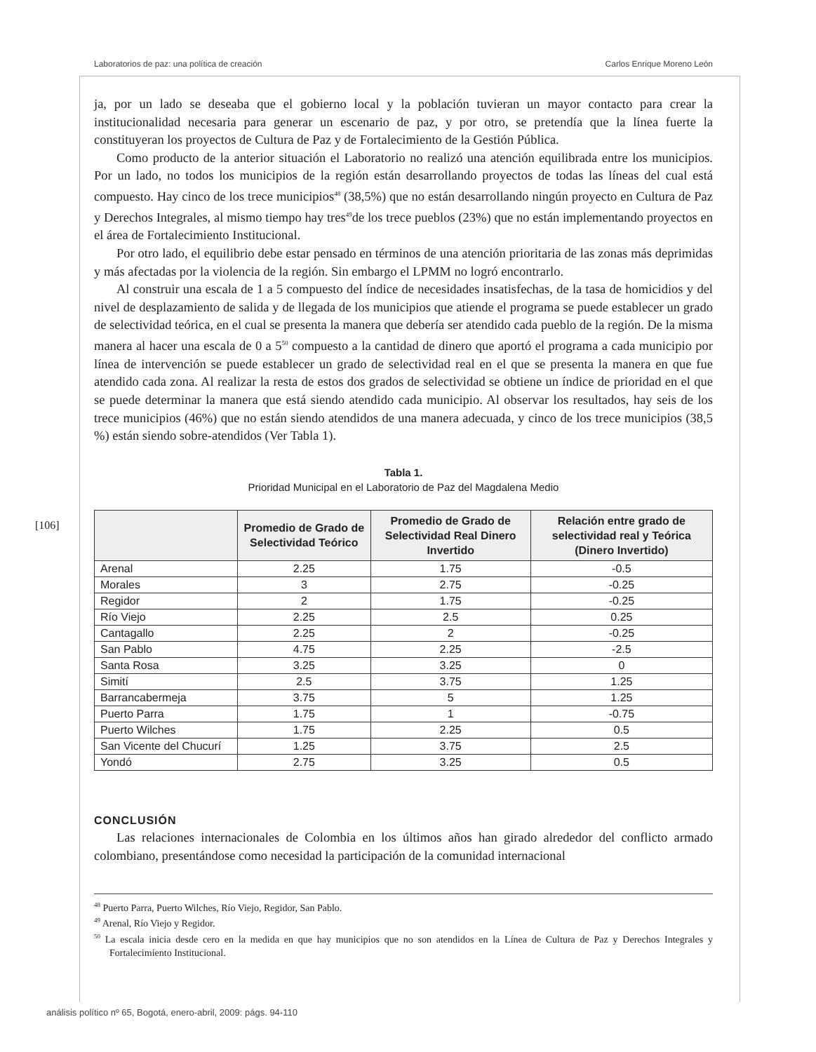Laboratorios de paz: una política de creación Carlos Enrique Moreno León
[106]
ja, por un lado se deseaba que el gobierno local y la población tuvieran un mayor contacto para crear la institucionalidad necesaria para generar un escenario de paz, y por otro, se pretendía que la línea fuerte la constituyeran los proyectos de Cultura de Paz y de Fortalecimiento de la Gestión Pública.
Como producto de la anterior situación el Laboratorio no realizó una atención equilibrada entre los municipios. Por un lado, no todos los municipios de la región están desarrollando proyectos de todas las líneas del cual está compuesto. Hay cinco de los trece municipios<sup>48</sup> (38,5%) que no están desarrollando ningún proyecto en Cultura de Paz y Derechos Integrales, al mismo tiempo hay tres<sup>49</sup>de los trece pueblos (23%) que no están implementando proyectos en el área de Fortalecimiento Institucional.
Por otro lado, el equilibrio debe estar pensado en términos de una atención prioritaria de las zonas más deprimidas y más afectadas por la violencia de la región. Sin embargo el LPMM no logró encontrarlo.
Al construir una escala de 1 a 5 compuesto del índice de necesidades insatisfechas, de la tasa de homicidios y del nivel de desplazamiento de salida y de llegada de los municipios que atiende el programa se puede establecer un grado de selectividad teórica, en el cual se presenta la manera que debería ser atendido cada pueblo de la región. De la misma manera al hacer una escala de 0 a 5<sup>50</sup> compuesto a la cantidad de dinero que aportó el programa a cada municipio por línea de intervención se puede establecer un grado de selectividad real en el que se presenta la manera en que fue atendido cada zona. Al realizar la resta de estos dos grados de selectividad se obtiene un índice de prioridad en el que se puede determinar la manera que está siendo atendido cada municipio. Al observar los resultados, hay seis de los trece municipios (46%) que no están siendo atendidos de una manera adecuada, y cinco de los trece municipios (38,5 %) están siendo sobre-atendidos (Ver Tabla 1).
Tabla 1.
Prioridad Municipal en el Laboratorio de Paz del Magdalena Medio
| | Promedio de Grado de Selectividad Teórico | Promedio de Grado de Selectividad Real Dinero Invertido | Relación entre grado de selectividad real y Teórica (Dinero Invertido) |
| --- | --- | --- | --- |
| Arenal | 2.25 | 1.75 | -0.5 |
| Morales | 3 | 2.75 | -0.25 |
| Regidor | 2 | 1.75 | -0.25 |
| Río Viejo | 2.25 | 2.5 | 0.25 |
| Cantagallo | 2.25 | 2 | -0.25 |
| San Pablo | 4.75 | 2.25 | -2.5 |
| Santa Rosa | 3.25 | 3.25 | 0 |
| Simití | 2.5 | 3.75 | 1.25 |
| Barrancabermeja | 3.75 | 5 | 1.25 |
| Puerto Parra | 1.75 | 1 | -0.75 |
| Puerto Wilches | 1.75 | 2.25 | 0.5 |
| San Vicente del Chucurí | 1.25 | 3.75 | 2.5 |
| Yondó | 2.75 | 3.25 | 0.5 |
CONCLUSIÓN
Las relaciones internacionales de Colombia en los últimos años han girado alrededor del conflicto armado colombiano, presentándose como necesidad la participación de la comunidad internacional
<sup>48</sup> Puerto Parra, Puerto Wilches, Río Viejo, Regidor, San Pablo.
<sup>49</sup> Arenal, Río Viejo y Regidor.
<sup>50</sup> La escala inicia desde cero en la medida en que hay municipios que no son atendidos en la Línea de Cultura de Paz y Derechos Integrales y Fortalecimiento Institucional.
análisis político nº 65, Bogotá, enero-abril, 2009: págs. 94-110